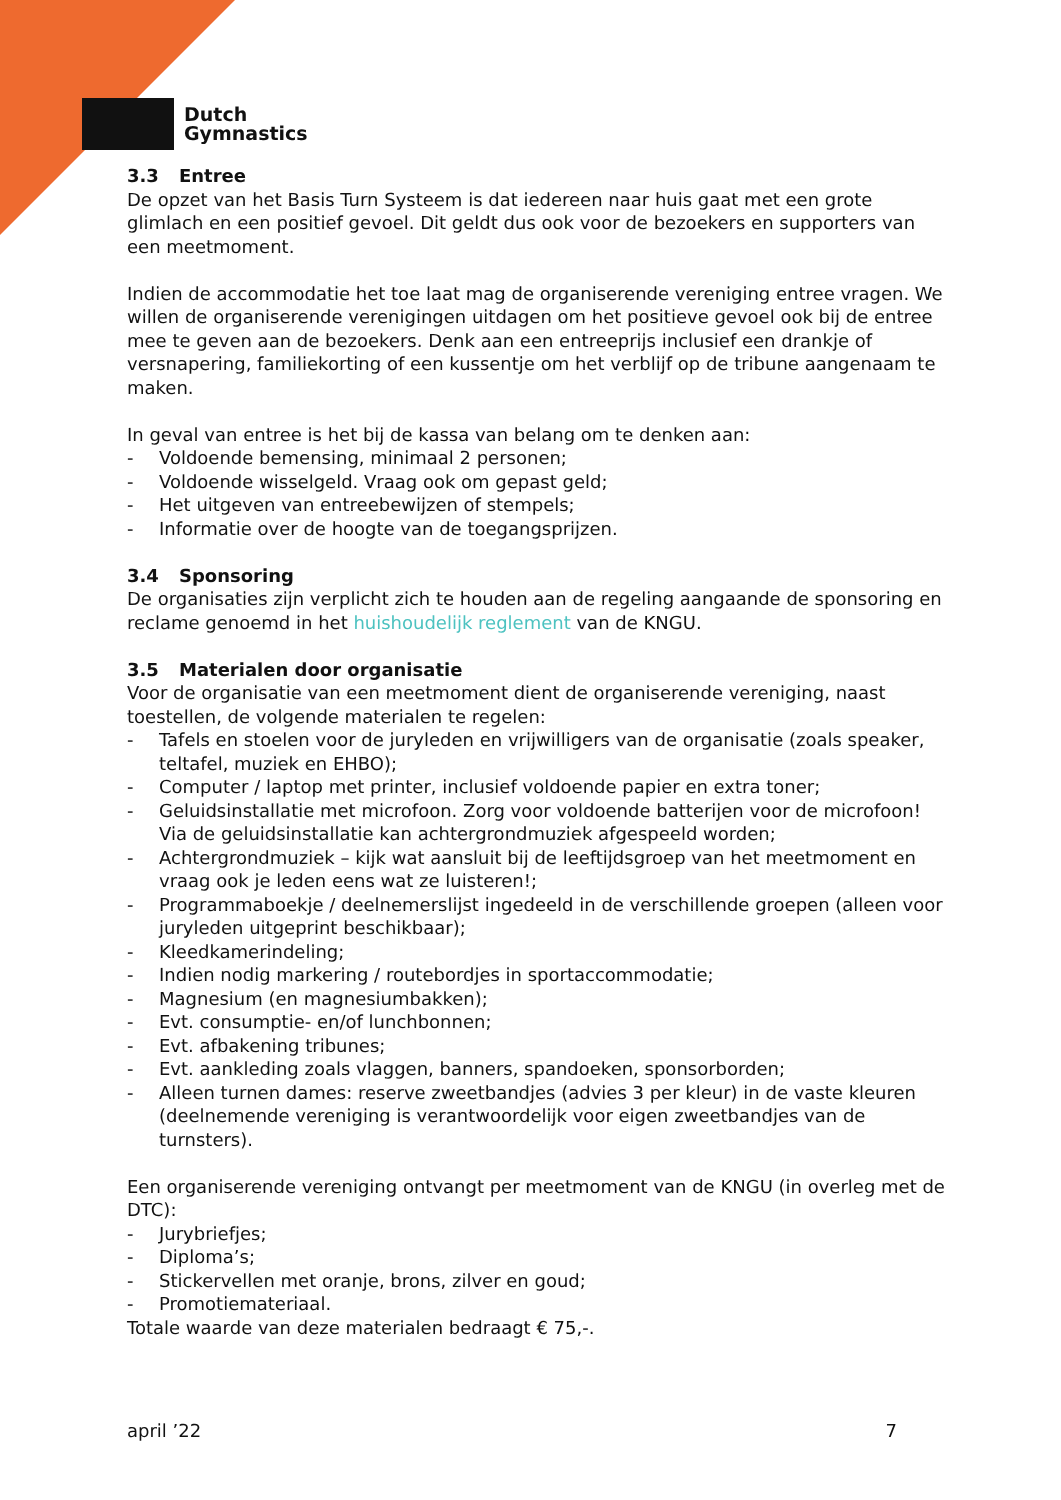Dutch
Gymnastics
3.3 Entree
De opzet van het Basis Turn Systeem is dat iedereen naar huis gaat met een grote glimlach en een positief gevoel. Dit geldt dus ook voor de bezoekers en supporters van een meetmoment.
Indien de accommodatie het toe laat mag de organiserende vereniging entree vragen. We willen de organiserende verenigingen uitdagen om het positieve gevoel ook bij de entree mee te geven aan de bezoekers. Denk aan een entreeprijs inclusief een drankje of versnapering, familiekorting of een kussentje om het verblijf op de tribune aangenaam te maken.
In geval van entree is het bij de kassa van belang om te denken aan:
- Voldoende bemensing, minimaal 2 personen;
- Voldoende wisselgeld. Vraag ook om gepast geld;
- Het uitgeven van entreebewijzen of stempels;
- Informatie over de hoogte van de toegangsprijzen.
3.4 Sponsoring
De organisaties zijn verplicht zich te houden aan de regeling aangaande de sponsoring en reclame genoemd in het huishoudelijk reglement van de KNGU.
3.5 Materialen door organisatie
Voor de organisatie van een meetmoment dient de organiserende vereniging, naast toestellen, de volgende materialen te regelen:
- Tafels en stoelen voor de juryleden en vrijwilligers van de organisatie (zoals speaker, teltafel, muziek en EHBO);
- Computer / laptop met printer, inclusief voldoende papier en extra toner;
- Geluidsinstallatie met microfoon. Zorg voor voldoende batterijen voor de microfoon! Via de geluidsinstallatie kan achtergrondmuziek afgespeeld worden;
- Achtergrondmuziek – kijk wat aansluit bij de leeftijdsgroep van het meetmoment en vraag ook je leden eens wat ze luisteren!;
- Programmaboekje / deelnemerslijst ingedeeld in de verschillende groepen (alleen voor juryleden uitgeprint beschikbaar);
- Kleedkamerindeling;
- Indien nodig markering / routebordjes in sportaccommodatie;
- Magnesium (en magnesiumbakken);
- Evt. consumptie- en/of lunchbonnen;
- Evt. afbakening tribunes;
- Evt. aankleding zoals vlaggen, banners, spandoeken, sponsorborden;
- Alleen turnen dames: reserve zweetbandjes (advies 3 per kleur) in de vaste kleuren (deelnemende vereniging is verantwoordelijk voor eigen zweetbandjes van de turnsters).
Een organiserende vereniging ontvangt per meetmoment van de KNGU (in overleg met de DTC):
- Jurybriefjes;
- Diploma’s;
- Stickervellen met oranje, brons, zilver en goud;
- Promotiemateriaal.
Totale waarde van deze materialen bedraagt € 75,-.
april ’22 7